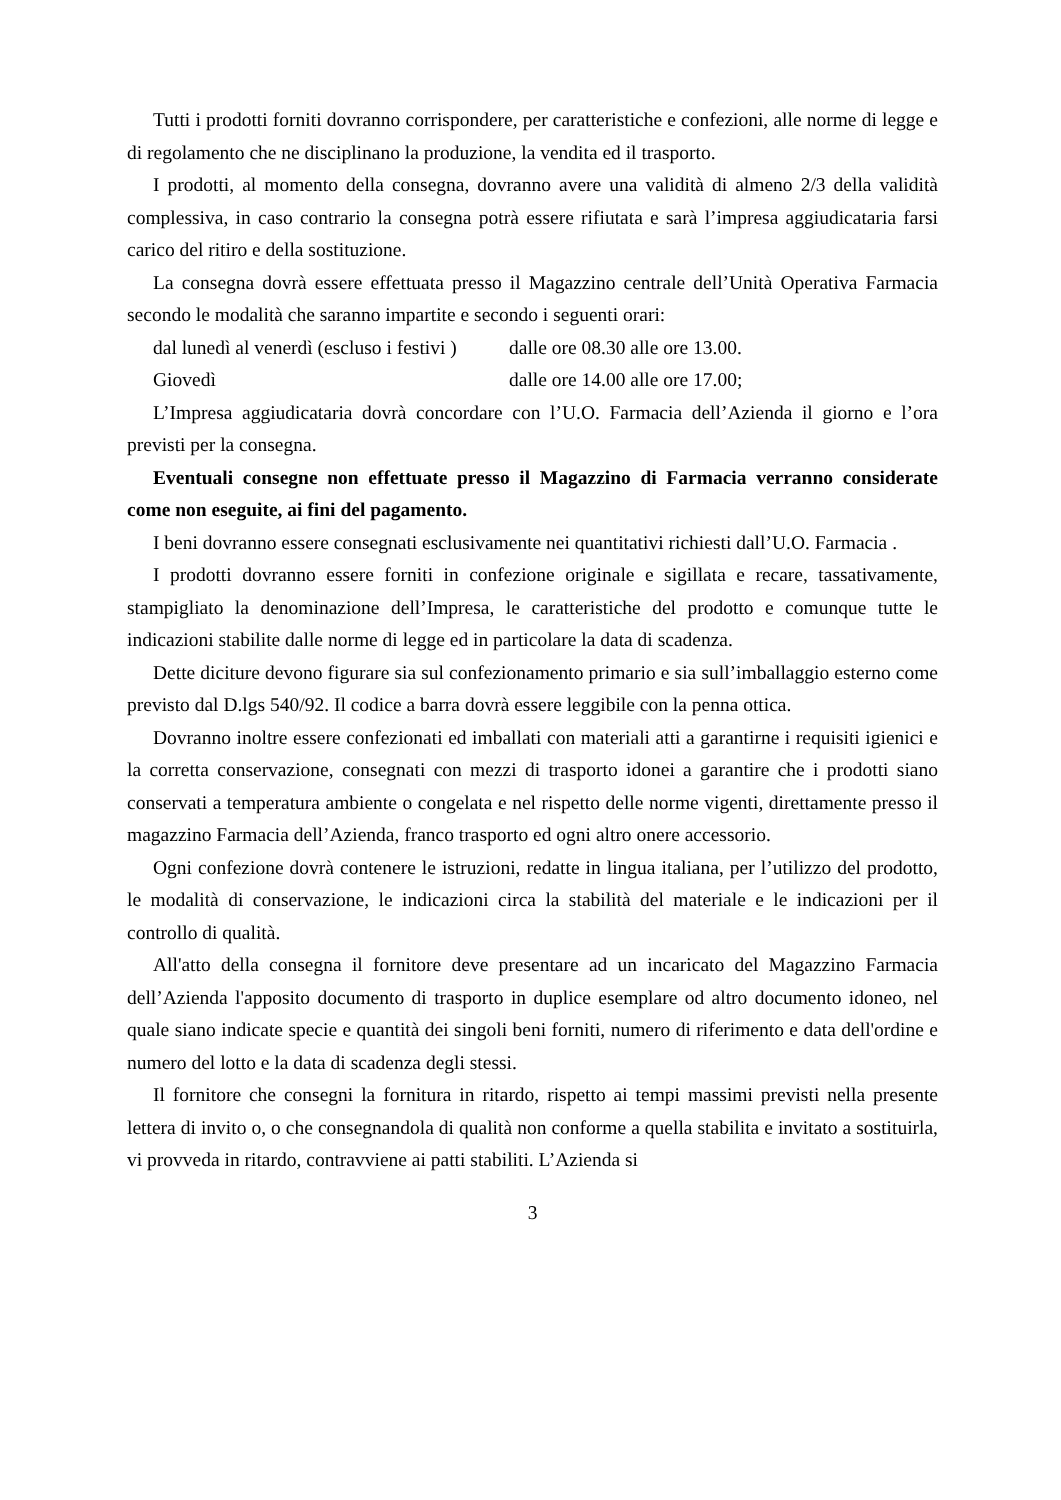Tutti i prodotti forniti dovranno corrispondere, per caratteristiche e confezioni, alle norme di legge e di regolamento che ne disciplinano la produzione, la vendita ed il trasporto.
I prodotti, al momento della consegna, dovranno avere una validità di almeno 2/3 della validità complessiva, in caso contrario la consegna potrà essere rifiutata e sarà l’impresa aggiudicataria farsi carico del ritiro e della sostituzione.
La consegna dovrà essere effettuata presso il Magazzino centrale dell’Unità Operativa Farmacia secondo le modalità che saranno impartite e secondo i seguenti orari:
dal lunedì al venerdì (escluso i festivi ) dalle ore 08.30 alle ore 13.00.
Giovedì dalle ore 14.00 alle ore 17.00;
L’Impresa aggiudicataria dovrà concordare con l’U.O. Farmacia dell’Azienda il giorno e l’ora previsti per la consegna.
Eventuali consegne non effettuate presso il Magazzino di Farmacia verranno considerate come non eseguite, ai fini del pagamento.
I beni dovranno essere consegnati esclusivamente nei quantitativi richiesti dall’U.O. Farmacia .
I prodotti dovranno essere forniti in confezione originale e sigillata e recare, tassativamente, stampigliato la denominazione dell’Impresa, le caratteristiche del prodotto e comunque tutte le indicazioni stabilite dalle norme di legge ed in particolare la data di scadenza.
Dette diciture devono figurare sia sul confezionamento primario e sia sull’imballaggio esterno come previsto dal D.lgs 540/92. Il codice a barra dovrà essere leggibile con la penna ottica.
Dovranno inoltre essere confezionati ed imballati con materiali atti a garantirne i requisiti igienici e la corretta conservazione, consegnati con mezzi di trasporto idonei a garantire che i prodotti siano conservati a temperatura ambiente o congelata e nel rispetto delle norme vigenti, direttamente presso il magazzino Farmacia dell’Azienda, franco trasporto ed ogni altro onere accessorio.
Ogni confezione dovrà contenere le istruzioni, redatte in lingua italiana, per l’utilizzo del prodotto, le modalità di conservazione, le indicazioni circa la stabilità del materiale e le indicazioni per il controllo di qualità.
All'atto della consegna il fornitore deve presentare ad un incaricato del Magazzino Farmacia dell’Azienda l'apposito documento di trasporto in duplice esemplare od altro documento idoneo, nel quale siano indicate specie e quantità dei singoli beni forniti, numero di riferimento e data dell'ordine e numero del lotto e la data di scadenza degli stessi.
Il fornitore che consegni la fornitura in ritardo, rispetto ai tempi massimi previsti nella presente lettera di invito o, o che consegnandola di qualità non conforme a quella stabilita e invitato a sostituirla, vi provveda in ritardo, contravviene ai patti stabiliti. L’Azienda si
3